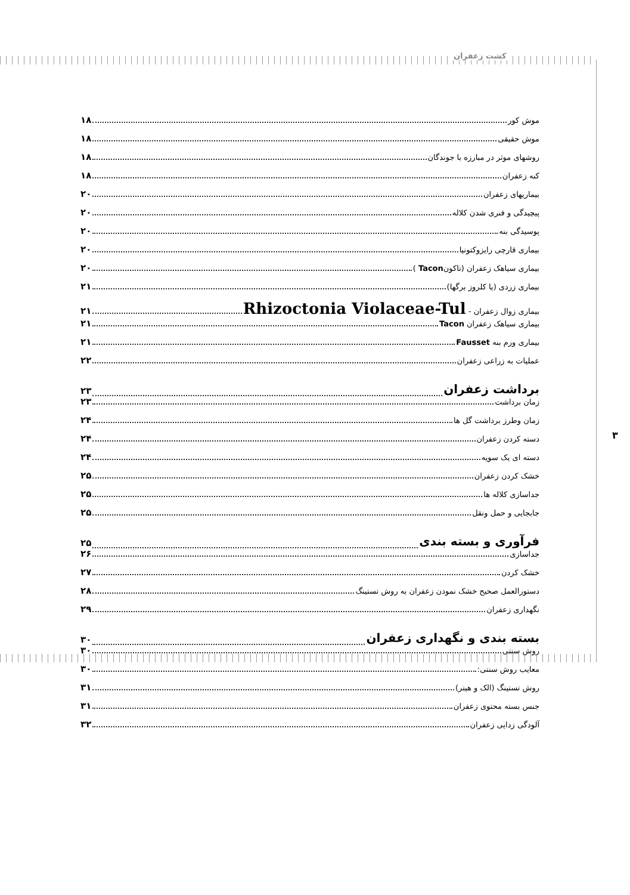کشت زعفران
۳
موش کور ۱۸
موش حقیقی ۱۸
روشهای موثر در مبارزه با جوندگان ۱۸
کنه زعفران ۱۸
بیماریهای زعفران ۲۰
پیچیدگی و فنری شدن کلاله ۲۰
پوسیدگی بنه ۲۰
بیماری قارچی رایزوکتونیا ۲۰
بیماری سیاهک زعفران (تاکونTacon ) ۲۰
بیماری زردی (یا کلروز برگها) ۲۱
بیماری زوال زعفران - Rhizoctonia Violaceae-Tul ۲۱
بیماری سیاهک زعفران Tacon ۲۱
بیماری ورم بنه Fausset ۲۱
عملیات به زراعی زعفران ۲۲
برداشت زعفران ۲۳
زمان برداشت ۲۳
زمان وطرز برداشت گل ها ۲۴
دسته کردن زعفران ۲۴
دسته ای یک سویه ۲۴
خشک کردن زعفران ۲۵
جداسازی کلاله ها ۲۵
جابجایی و حمل ونقل ۲۵
فرآوری و بسته بندی ۲۵
جداسازی ۲۶
خشک کردن ۲۷
دستورالعمل صحیح خشک نمودن زعفران به روش تستینگ ۲۸
نگهداری زعفران ۲۹
بسته بندی و نگهداری زعفران ۳۰
روش سنتی ۳۰
معایب روش سنتی: ۳۰
روش تستینگ (الک و هیتر) ۳۱
جنس بسته محتوی زعفران ۳۱
آلودگی زدایی زعفران ۳۲